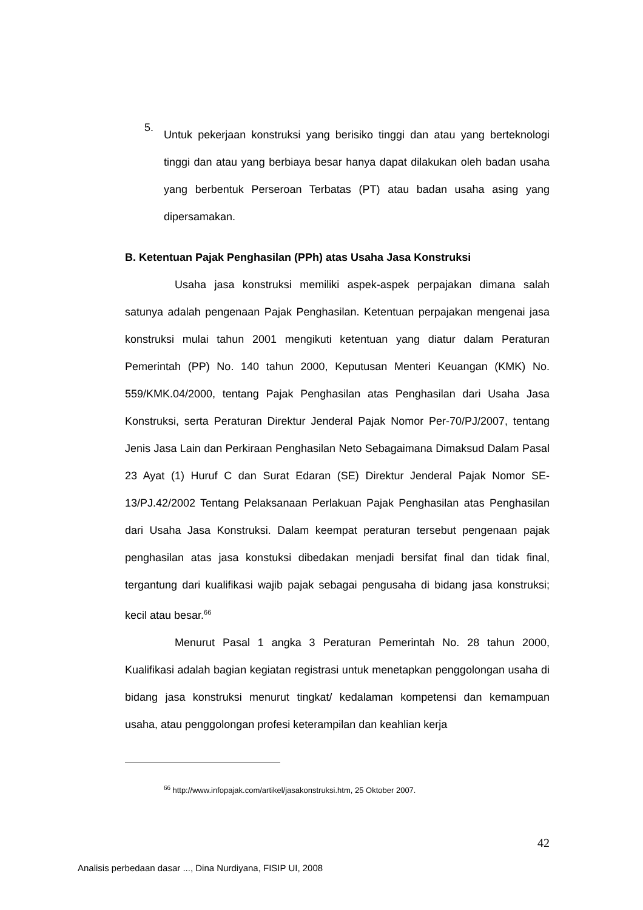5.
Untuk pekerjaan konstruksi yang berisiko tinggi dan atau yang berteknologi tinggi dan atau yang berbiaya besar hanya dapat dilakukan oleh badan usaha yang berbentuk Perseroan Terbatas (PT) atau badan usaha asing yang dipersamakan.
B. Ketentuan Pajak Penghasilan (PPh) atas Usaha Jasa Konstruksi
Usaha jasa konstruksi memiliki aspek-aspek perpajakan dimana salah satunya adalah pengenaan Pajak Penghasilan. Ketentuan perpajakan mengenai jasa konstruksi mulai tahun 2001 mengikuti ketentuan yang diatur dalam Peraturan Pemerintah (PP) No. 140 tahun 2000, Keputusan Menteri Keuangan (KMK) No. 559/KMK.04/2000, tentang Pajak Penghasilan atas Penghasilan dari Usaha Jasa Konstruksi, serta Peraturan Direktur Jenderal Pajak Nomor Per-70/PJ/2007, tentang Jenis Jasa Lain dan Perkiraan Penghasilan Neto Sebagaimana Dimaksud Dalam Pasal 23 Ayat (1) Huruf C dan Surat Edaran (SE) Direktur Jenderal Pajak Nomor SE- 13/PJ.42/2002 Tentang Pelaksanaan Perlakuan Pajak Penghasilan atas Penghasilan dari Usaha Jasa Konstruksi. Dalam keempat peraturan tersebut pengenaan pajak penghasilan atas jasa konstuksi dibedakan menjadi bersifat final dan tidak final, tergantung dari kualifikasi wajib pajak sebagai pengusaha di bidang jasa konstruksi; kecil atau besar.<sup>66</sup>
Menurut Pasal 1 angka 3 Peraturan Pemerintah No. 28 tahun 2000, Kualifikasi adalah bagian kegiatan registrasi untuk menetapkan penggolongan usaha di bidang jasa konstruksi menurut tingkat/ kedalaman kompetensi dan kemampuan usaha, atau penggolongan profesi keterampilan dan keahlian kerja
<sup>66</sup> http://www.infopajak.com/artikel/jasakonstruksi.htm, 25 Oktober 2007.
42
Analisis perbedaan dasar ..., Dina Nurdiyana, FISIP UI, 2008